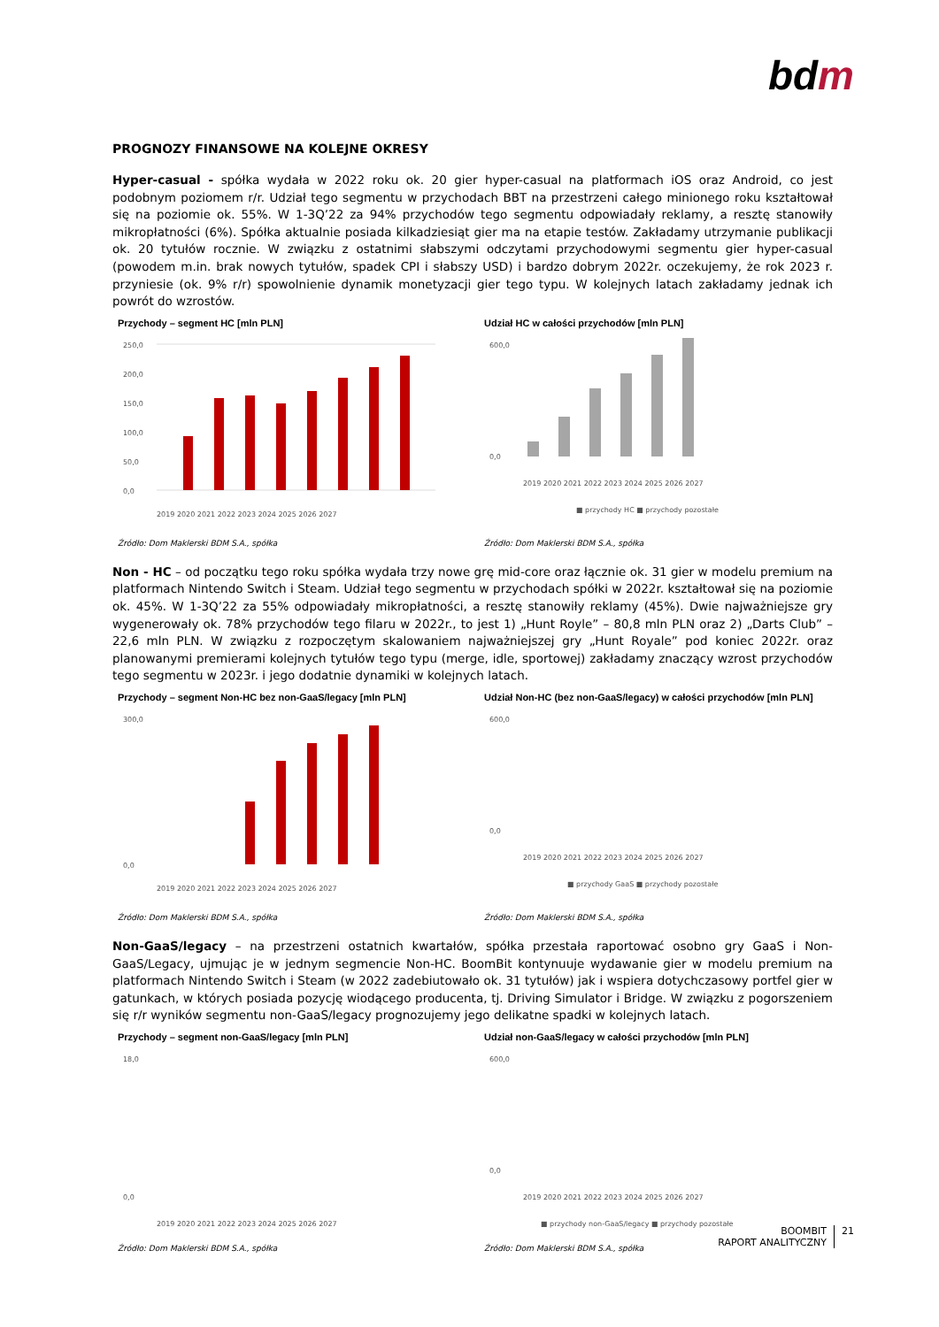bdm
PROGNOZY FINANSOWE NA KOLEJNE OKRESY
Hyper-casual - spółka wydała w 2022 roku ok. 20 gier hyper-casual na platformach iOS oraz Android, co jest podobnym poziomem r/r. Udział tego segmentu w przychodach BBT na przestrzeni całego minionego roku kształtował się na poziomie ok. 55%. W 1-3Q’22 za 94% przychodów tego segmentu odpowiadały reklamy, a resztę stanowiły mikropłatności (6%). Spółka aktualnie posiada kilkadziesiąt gier ma na etapie testów. Zakładamy utrzymanie publikacji ok. 20 tytułów rocznie. W związku z ostatnimi słabszymi odczytami przychodowymi segmentu gier hyper-casual (powodem m.in. brak nowych tytułów, spadek CPI i słabszy USD) i bardzo dobrym 2022r. oczekujemy, że rok 2023 r. przyniesie (ok. 9% r/r) spowolnienie dynamik monetyzacji gier tego typu. W kolejnych latach zakładamy jednak ich powrót do wzrostów.
Przychody – segment HC [mln PLN]
250,0
200,0
150,0
100,0
50,0
0,0
2019 2020 2021 2022 2023 2024 2025 2026 2027
Źródło: Dom Maklerski BDM S.A., spółka
Udział HC w całości przychodów [mln PLN]
600,0
0,0
2019 2020 2021 2022 2023 2024 2025 2026 2027
■ przychody HC ■ przychody pozostałe
Źródło: Dom Maklerski BDM S.A., spółka
Non - HC – od początku tego roku spółka wydała trzy nowe grę mid-core oraz łącznie ok. 31 gier w modelu premium na platformach Nintendo Switch i Steam. Udział tego segmentu w przychodach spółki w 2022r. kształtował się na poziomie ok. 45%. W 1-3Q’22 za 55% odpowiadały mikropłatności, a resztę stanowiły reklamy (45%). Dwie najważniejsze gry wygenerowały ok. 78% przychodów tego filaru w 2022r., to jest 1) „Hunt Royle” – 80,8 mln PLN oraz 2) „Darts Club” – 22,6 mln PLN. W związku z rozpoczętym skalowaniem najważniejszej gry „Hunt Royale” pod koniec 2022r. oraz planowanymi premierami kolejnych tytułów tego typu (merge, idle, sportowej) zakładamy znaczący wzrost przychodów tego segmentu w 2023r. i jego dodatnie dynamiki w kolejnych latach.
Przychody – segment Non-HC bez non-GaaS/legacy [mln PLN]
300,0
0,0
2019 2020 2021 2022 2023 2024 2025 2026 2027
Źródło: Dom Maklerski BDM S.A., spółka
Udział Non-HC (bez non-GaaS/legacy) w całości przychodów [mln PLN]
600,0
0,0
2019 2020 2021 2022 2023 2024 2025 2026 2027
■ przychody GaaS ■ przychody pozostałe
Źródło: Dom Maklerski BDM S.A., spółka
Non-GaaS/legacy – na przestrzeni ostatnich kwartałów, spółka przestała raportować osobno gry GaaS i Non-GaaS/Legacy, ujmując je w jednym segmencie Non-HC. BoomBit kontynuuje wydawanie gier w modelu premium na platformach Nintendo Switch i Steam (w 2022 zadebiutowało ok. 31 tytułów) jak i wspiera dotychczasowy portfel gier w gatunkach, w których posiada pozycję wiodącego producenta, tj. Driving Simulator i Bridge. W związku z pogorszeniem się r/r wyników segmentu non-GaaS/legacy prognozujemy jego delikatne spadki w kolejnych latach.
Przychody – segment non-GaaS/legacy [mln PLN]
18,0
0,0
2019 2020 2021 2022 2023 2024 2025 2026 2027
Źródło: Dom Maklerski BDM S.A., spółka
Udział non-GaaS/legacy w całości przychodów [mln PLN]
600,0
0,0
2019 2020 2021 2022 2023 2024 2025 2026 2027
■ przychody non-GaaS/legacy ■ przychody pozostałe
Źródło: Dom Maklerski BDM S.A., spółka
BOOMBIT
RAPORT ANALITYCZNY
21